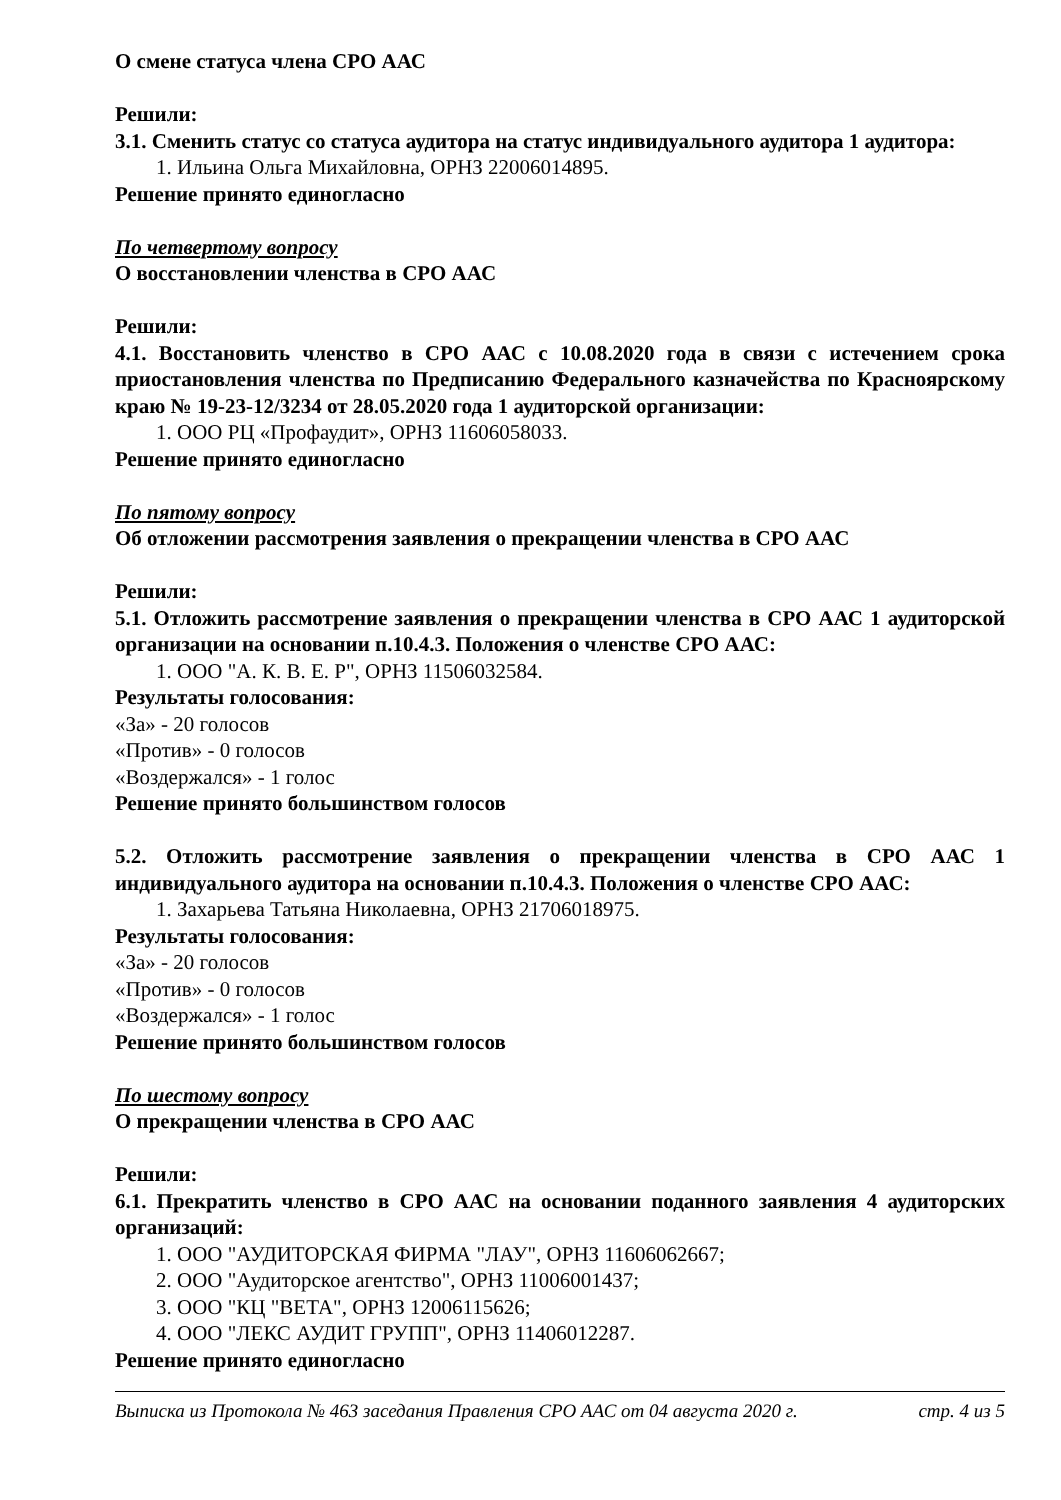О смене статуса члена СРО ААС
Решили:
3.1. Сменить статус со статуса аудитора на статус индивидуального аудитора 1 аудитора:
1. Ильина Ольга Михайловна, ОРНЗ 22006014895.
Решение принято единогласно
По четвертому вопросу
О восстановлении членства в СРО ААС
Решили:
4.1. Восстановить членство в СРО ААС с 10.08.2020 года в связи с истечением срока приостановления членства по Предписанию Федерального казначейства по Красноярскому краю № 19-23-12/3234 от 28.05.2020 года 1 аудиторской организации:
1. ООО РЦ «Профаудит», ОРНЗ 11606058033.
Решение принято единогласно
По пятому вопросу
Об отложении рассмотрения заявления о прекращении членства в СРО ААС
Решили:
5.1. Отложить рассмотрение заявления о прекращении членства в СРО ААС 1 аудиторской организации на основании п.10.4.3. Положения о членстве СРО ААС:
1. ООО "А. К. В. Е. Р", ОРНЗ 11506032584.
Результаты голосования:
«За» - 20 голосов
«Против» - 0 голосов
«Воздержался» - 1 голос
Решение принято большинством голосов
5.2. Отложить рассмотрение заявления о прекращении членства в СРО ААС 1 индивидуального аудитора на основании п.10.4.3. Положения о членстве СРО ААС:
1. Захарьева Татьяна Николаевна, ОРНЗ 21706018975.
Результаты голосования:
«За» - 20 голосов
«Против» - 0 голосов
«Воздержался» - 1 голос
Решение принято большинством голосов
По шестому вопросу
О прекращении членства в СРО ААС
Решили:
6.1. Прекратить членство в СРО ААС на основании поданного заявления 4 аудиторских организаций:
1. ООО "АУДИТОРСКАЯ ФИРМА "ЛАУ", ОРНЗ 11606062667;
2. ООО "Аудиторское агентство", ОРНЗ 11006001437;
3. ООО "КЦ "ВЕТА", ОРНЗ 12006115626;
4. ООО "ЛЕКС АУДИТ ГРУПП", ОРНЗ 11406012287.
Решение принято единогласно
Выписка из Протокола № 463 заседания Правления СРО ААС от 04 августа 2020 г. стр. 4 из 5